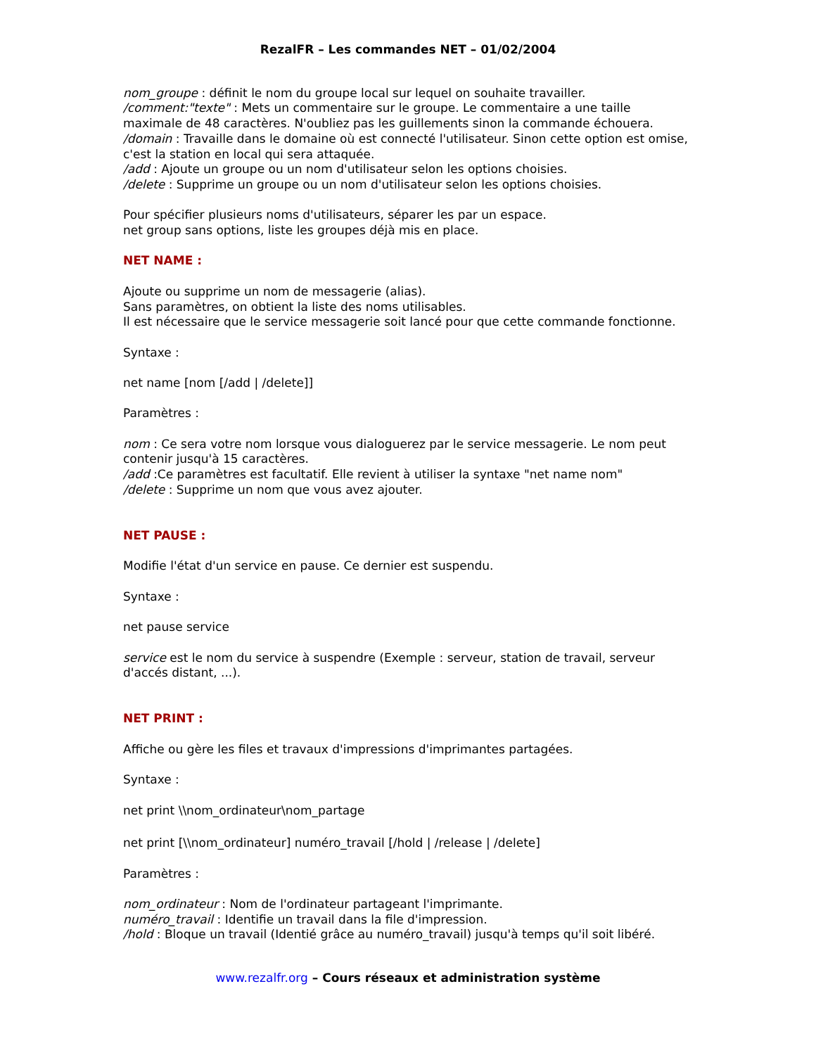RezalFR – Les commandes NET – 01/02/2004
nom_groupe : définit le nom du groupe local sur lequel on souhaite travailler.
/comment:"texte" : Mets un commentaire sur le groupe. Le commentaire a une taille maximale de 48 caractères. N'oubliez pas les guillements sinon la commande échouera.
/domain : Travaille dans le domaine où est connecté l'utilisateur. Sinon cette option est omise, c'est la station en local qui sera attaquée.
/add : Ajoute un groupe ou un nom d'utilisateur selon les options choisies.
/delete : Supprime un groupe ou un nom d'utilisateur selon les options choisies.
Pour spécifier plusieurs noms d'utilisateurs, séparer les par un espace.
net group sans options, liste les groupes déjà mis en place.
NET NAME :
Ajoute ou supprime un nom de messagerie (alias).
Sans paramètres, on obtient la liste des noms utilisables.
Il est nécessaire que le service messagerie soit lancé pour que cette commande fonctionne.
Syntaxe :
net name [nom [/add | /delete]]
Paramètres :
nom : Ce sera votre nom lorsque vous dialoguerez par le service messagerie. Le nom peut contenir jusqu'à 15 caractères.
/add :Ce paramètres est facultatif. Elle revient à utiliser la syntaxe "net name nom"
/delete : Supprime un nom que vous avez ajouter.
NET PAUSE :
Modifie l'état d'un service en pause. Ce dernier est suspendu.
Syntaxe :
net pause service
service est le nom du service à suspendre (Exemple : serveur, station de travail, serveur d'accés distant, ...).
NET PRINT :
Affiche ou gère les files et travaux d'impressions d'imprimantes partagées.
Syntaxe :
net print \\nom_ordinateur\nom_partage
net print [\\nom_ordinateur] numéro_travail [/hold | /release | /delete]
Paramètres :
nom_ordinateur : Nom de l'ordinateur partageant l'imprimante.
numéro_travail : Identifie un travail dans la file d'impression.
/hold : Bloque un travail (Identié grâce au numéro_travail) jusqu'à temps qu'il soit libéré.
www.rezalfr.org – Cours réseaux et administration système